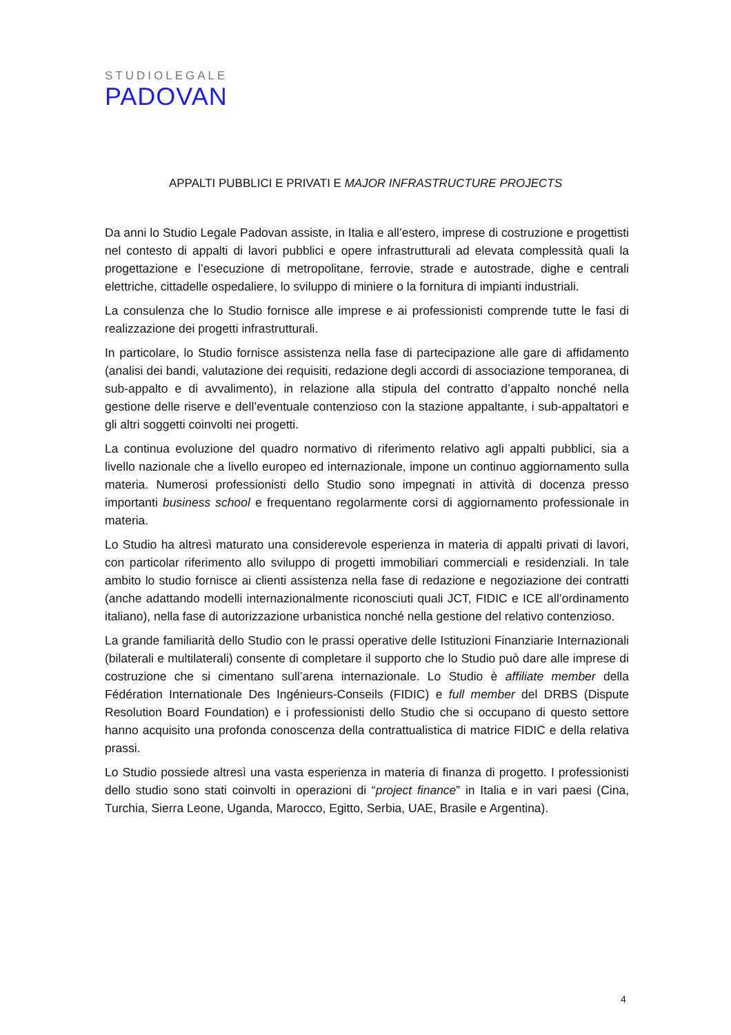STUDIOLEGALE
PADOVAN
APPALTI PUBBLICI E PRIVATI E MAJOR INFRASTRUCTURE PROJECTS
Da anni lo Studio Legale Padovan assiste, in Italia e all’estero, imprese di costruzione e progettisti nel contesto di appalti di lavori pubblici e opere infrastrutturali ad elevata complessità quali la progettazione e l’esecuzione di metropolitane, ferrovie, strade e autostrade, dighe e centrali elettriche, cittadelle ospedaliere, lo sviluppo di miniere o la fornitura di impianti industriali.
La consulenza che lo Studio fornisce alle imprese e ai professionisti comprende tutte le fasi di realizzazione dei progetti infrastrutturali.
In particolare, lo Studio fornisce assistenza nella fase di partecipazione alle gare di affidamento (analisi dei bandi, valutazione dei requisiti, redazione degli accordi di associazione temporanea, di sub-appalto e di avvalimento), in relazione alla stipula del contratto d’appalto nonché nella gestione delle riserve e dell’eventuale contenzioso con la stazione appaltante, i sub-appaltatori e gli altri soggetti coinvolti nei progetti.
La continua evoluzione del quadro normativo di riferimento relativo agli appalti pubblici, sia a livello nazionale che a livello europeo ed internazionale, impone un continuo aggiornamento sulla materia. Numerosi professionisti dello Studio sono impegnati in attività di docenza presso importanti business school e frequentano regolarmente corsi di aggiornamento professionale in materia.
Lo Studio ha altresì maturato una considerevole esperienza in materia di appalti privati di lavori, con particolar riferimento allo sviluppo di progetti immobiliari commerciali e residenziali. In tale ambito lo studio fornisce ai clienti assistenza nella fase di redazione e negoziazione dei contratti (anche adattando modelli internazionalmente riconosciuti quali JCT, FIDIC e ICE all’ordinamento italiano), nella fase di autorizzazione urbanistica nonché nella gestione del relativo contenzioso.
La grande familiarità dello Studio con le prassi operative delle Istituzioni Finanziarie Internazionali (bilaterali e multilaterali) consente di completare il supporto che lo Studio può dare alle imprese di costruzione che si cimentano sull’arena internazionale. Lo Studio è affiliate member della Fédération Internationale Des Ingénieurs-Conseils (FIDIC) e full member del DRBS (Dispute Resolution Board Foundation) e i professionisti dello Studio che si occupano di questo settore hanno acquisito una profonda conoscenza della contrattualistica di matrice FIDIC e della relativa prassi.
Lo Studio possiede altresì una vasta esperienza in materia di finanza di progetto. I professionisti dello studio sono stati coinvolti in operazioni di “project finance” in Italia e in vari paesi (Cina, Turchia, Sierra Leone, Uganda, Marocco, Egitto, Serbia, UAE, Brasile e Argentina).
4